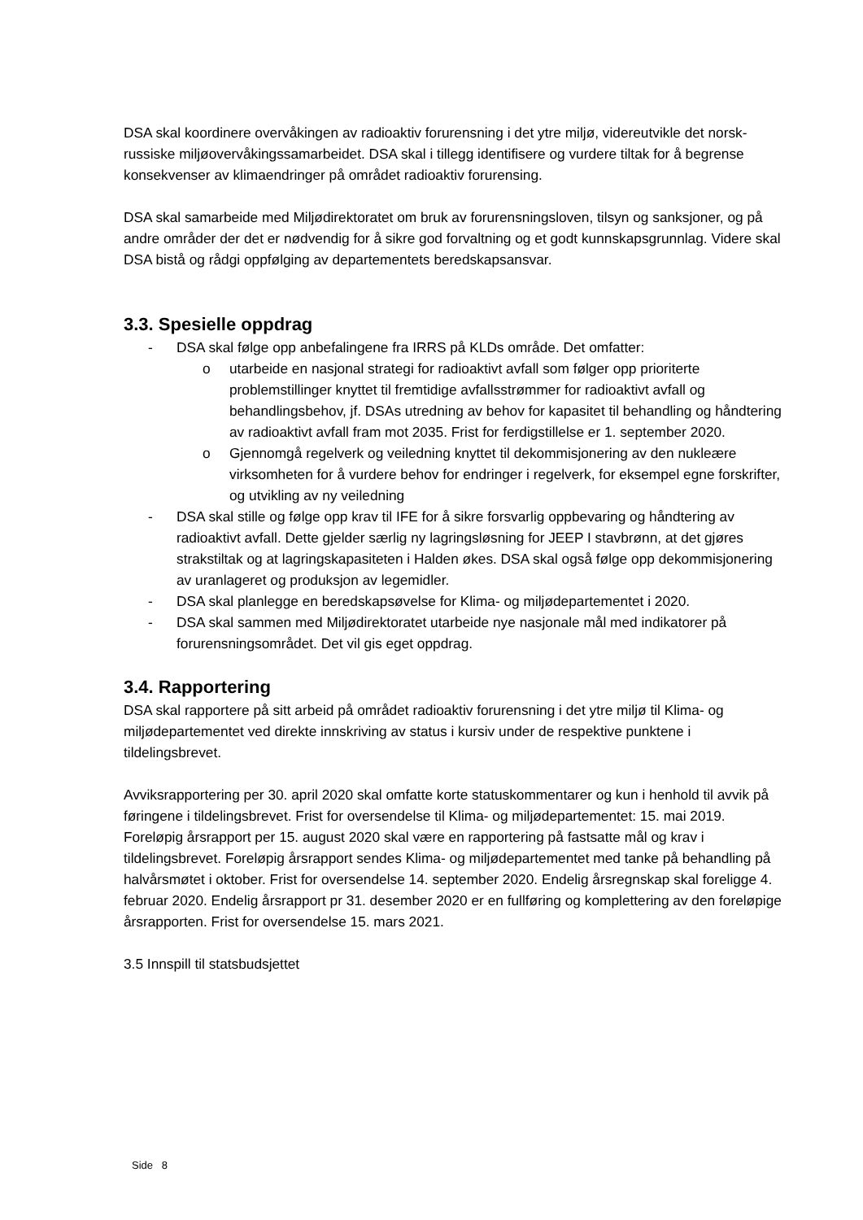DSA skal koordinere overvåkingen av radioaktiv forurensning i det ytre miljø, videreutvikle det norsk-russiske miljøovervåkingssamarbeidet. DSA skal i tillegg identifisere og vurdere tiltak for å begrense konsekvenser av klimaendringer på området radioaktiv forurensing.
DSA skal samarbeide med Miljødirektoratet om bruk av forurensningsloven, tilsyn og sanksjoner, og på andre områder der det er nødvendig for å sikre god forvaltning og et godt kunnskapsgrunnlag. Videre skal DSA bistå og rådgi oppfølging av departementets beredskapsansvar.
3.3. Spesielle oppdrag
- DSA skal følge opp anbefalingene fra IRRS på KLDs område. Det omfatter:
o utarbeide en nasjonal strategi for radioaktivt avfall som følger opp prioriterte problemstillinger knyttet til fremtidige avfallsstrømmer for radioaktivt avfall og behandlingsbehov, jf. DSAs utredning av behov for kapasitet til behandling og håndtering av radioaktivt avfall fram mot 2035. Frist for ferdigstillelse er 1. september 2020.
o Gjennomgå regelverk og veiledning knyttet til dekommisjonering av den nukleære virksomheten for å vurdere behov for endringer i regelverk, for eksempel egne forskrifter, og utvikling av ny veiledning
- DSA skal stille og følge opp krav til IFE for å sikre forsvarlig oppbevaring og håndtering av radioaktivt avfall. Dette gjelder særlig ny lagringsløsning for JEEP I stavbrønn, at det gjøres strakstiltak og at lagringskapasiteten i Halden økes. DSA skal også følge opp dekommisjonering av uranlageret og produksjon av legemidler.
- DSA skal planlegge en beredskapsøvelse for Klima- og miljødepartementet i 2020.
- DSA skal sammen med Miljødirektoratet utarbeide nye nasjonale mål med indikatorer på forurensningsområdet. Det vil gis eget oppdrag.
3.4. Rapportering
DSA skal rapportere på sitt arbeid på området radioaktiv forurensning i det ytre miljø til Klima- og miljødepartementet ved direkte innskriving av status i kursiv under de respektive punktene i tildelingsbrevet.
Avviksrapportering per 30. april 2020 skal omfatte korte statuskommentarer og kun i henhold til avvik på føringene i tildelingsbrevet. Frist for oversendelse til Klima- og miljødepartementet: 15. mai 2019.
Foreløpig årsrapport per 15. august 2020 skal være en rapportering på fastsatte mål og krav i tildelingsbrevet. Foreløpig årsrapport sendes Klima- og miljødepartementet med tanke på behandling på halvårsmøtet i oktober. Frist for oversendelse 14. september 2020. Endelig årsregnskap skal foreligge 4. februar 2020. Endelig årsrapport pr 31. desember 2020 er en fullføring og komplettering av den foreløpige årsrapporten. Frist for oversendelse 15. mars 2021.
3.5 Innspill til statsbudsjettet
Side 8